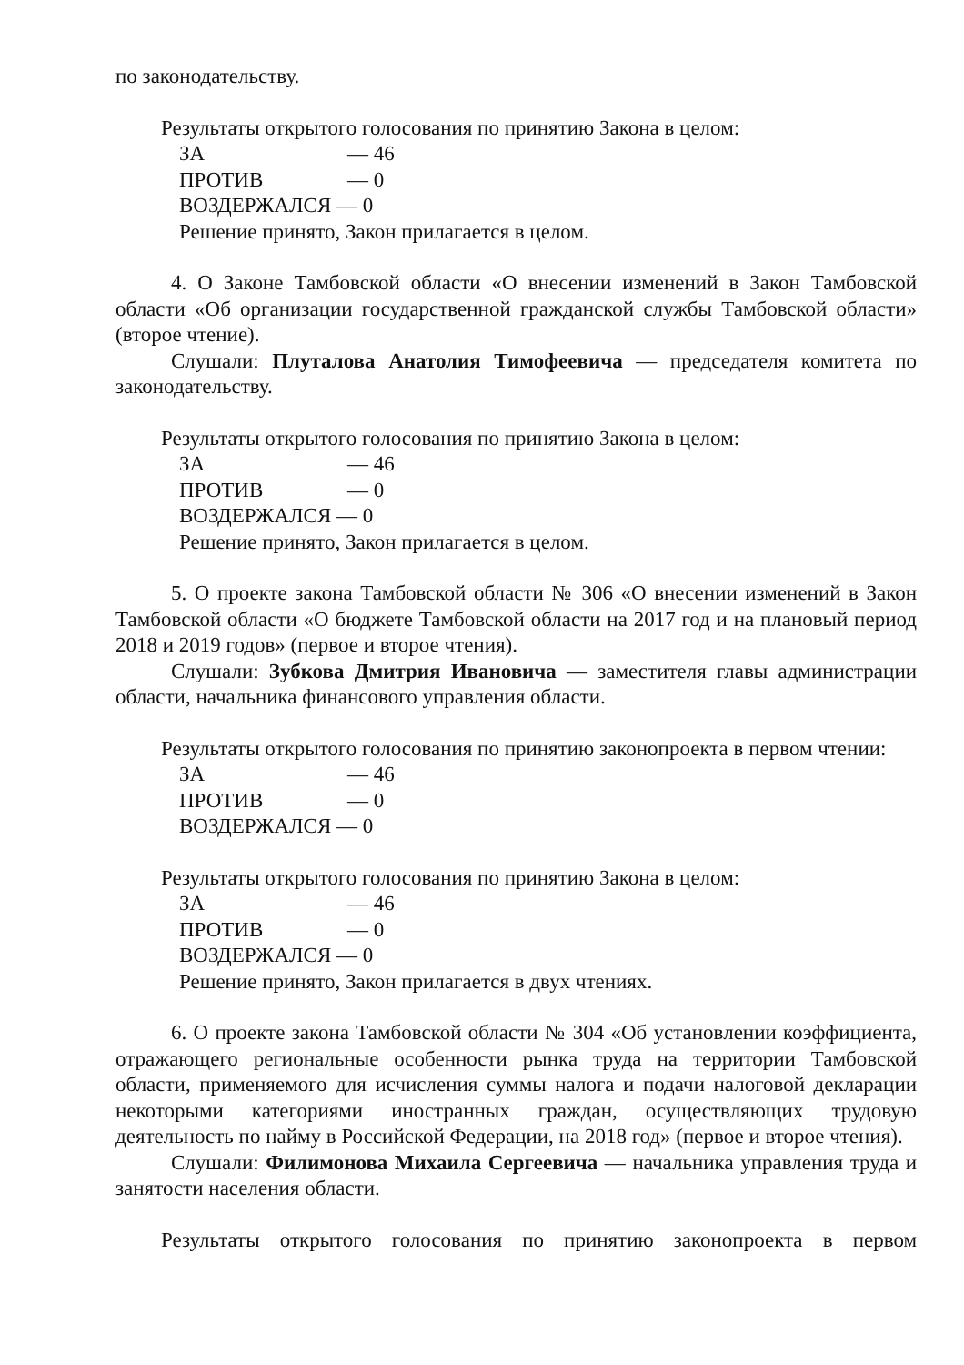по законодательству.
Результаты открытого голосования по принятию Закона в целом:
ЗА — 46
ПРОТИВ — 0
ВОЗДЕРЖАЛСЯ — 0
Решение принято, Закон прилагается в целом.
4. О Законе Тамбовской области «О внесении изменений в Закон Тамбовской области «Об организации государственной гражданской службы Тамбовской области» (второе чтение).
Слушали: Плуталова Анатолия Тимофеевича — председателя комитета по законодательству.
Результаты открытого голосования по принятию Закона в целом:
ЗА — 46
ПРОТИВ — 0
ВОЗДЕРЖАЛСЯ — 0
Решение принято, Закон прилагается в целом.
5. О проекте закона Тамбовской области № 306 «О внесении изменений в Закон Тамбовской области «О бюджете Тамбовской области на 2017 год и на плановый период 2018 и 2019 годов» (первое и второе чтения).
Слушали: Зубкова Дмитрия Ивановича — заместителя главы администрации области, начальника финансового управления области.
Результаты открытого голосования по принятию законопроекта в первом чтении:
ЗА — 46
ПРОТИВ — 0
ВОЗДЕРЖАЛСЯ — 0
Результаты открытого голосования по принятию Закона в целом:
ЗА — 46
ПРОТИВ — 0
ВОЗДЕРЖАЛСЯ — 0
Решение принято, Закон прилагается в двух чтениях.
6. О проекте закона Тамбовской области № 304 «Об установлении коэффициента, отражающего региональные особенности рынка труда на территории Тамбовской области, применяемого для исчисления суммы налога и подачи налоговой декларации некоторыми категориями иностранных граждан, осуществляющих трудовую деятельность по найму в Российской Федерации, на 2018 год» (первое и второе чтения).
Слушали: Филимонова Михаила Сергеевича — начальника управления труда и занятости населения области.
Результаты открытого голосования по принятию законопроекта в первом